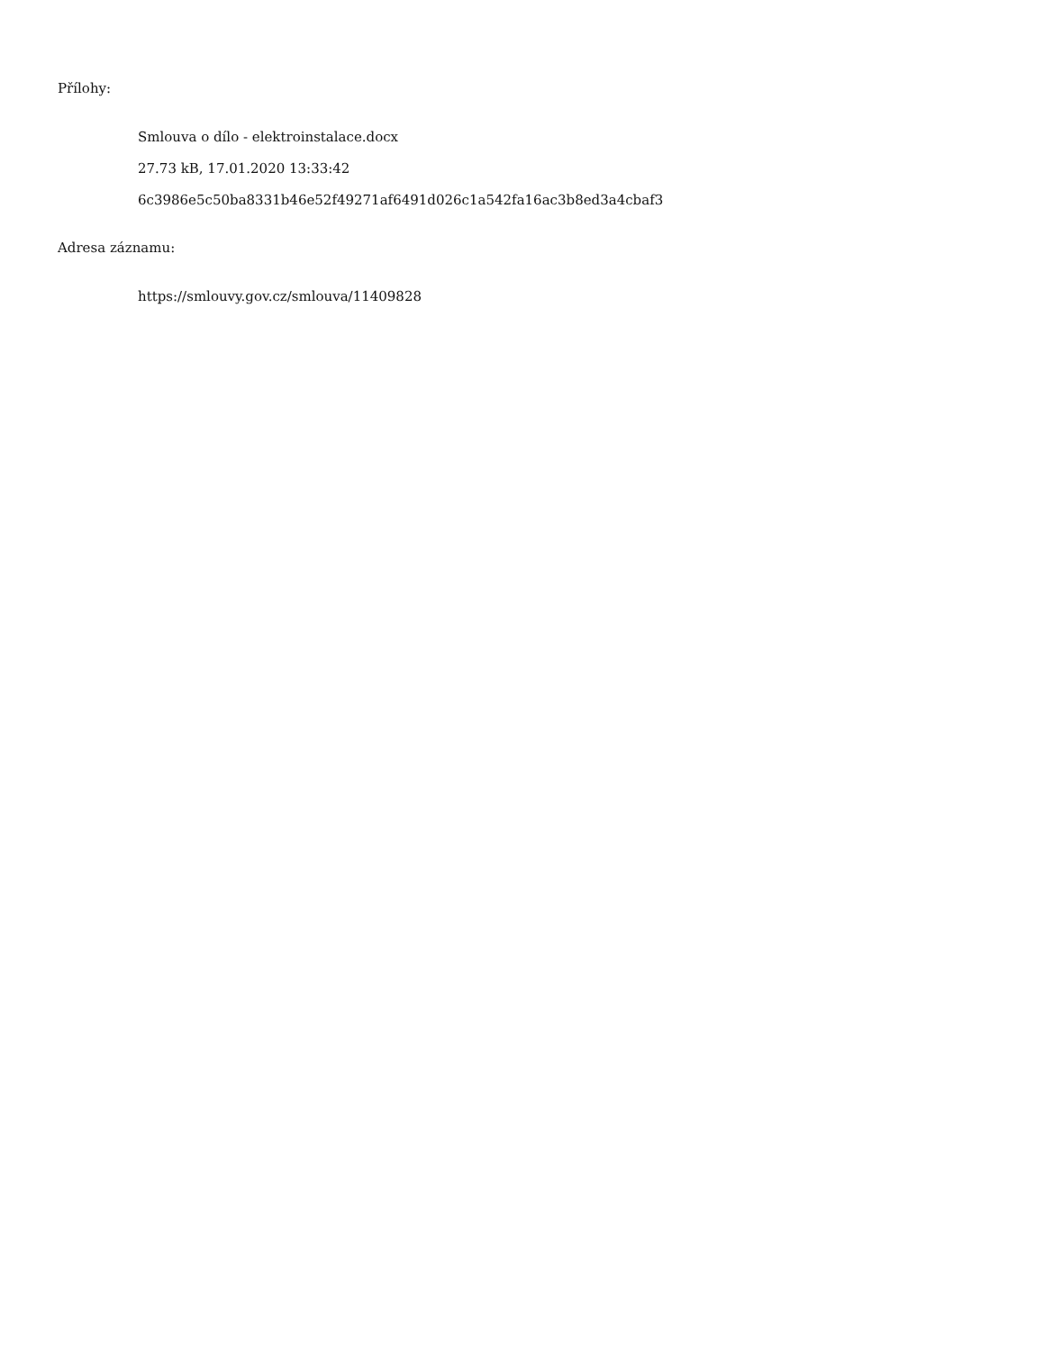Přílohy:
Smlouva o dílo - elektroinstalace.docx
27.73 kB, 17.01.2020 13:33:42
6c3986e5c50ba8331b46e52f49271af6491d026c1a542fa16ac3b8ed3a4cbaf3
Adresa záznamu:
https://smlouvy.gov.cz/smlouva/11409828